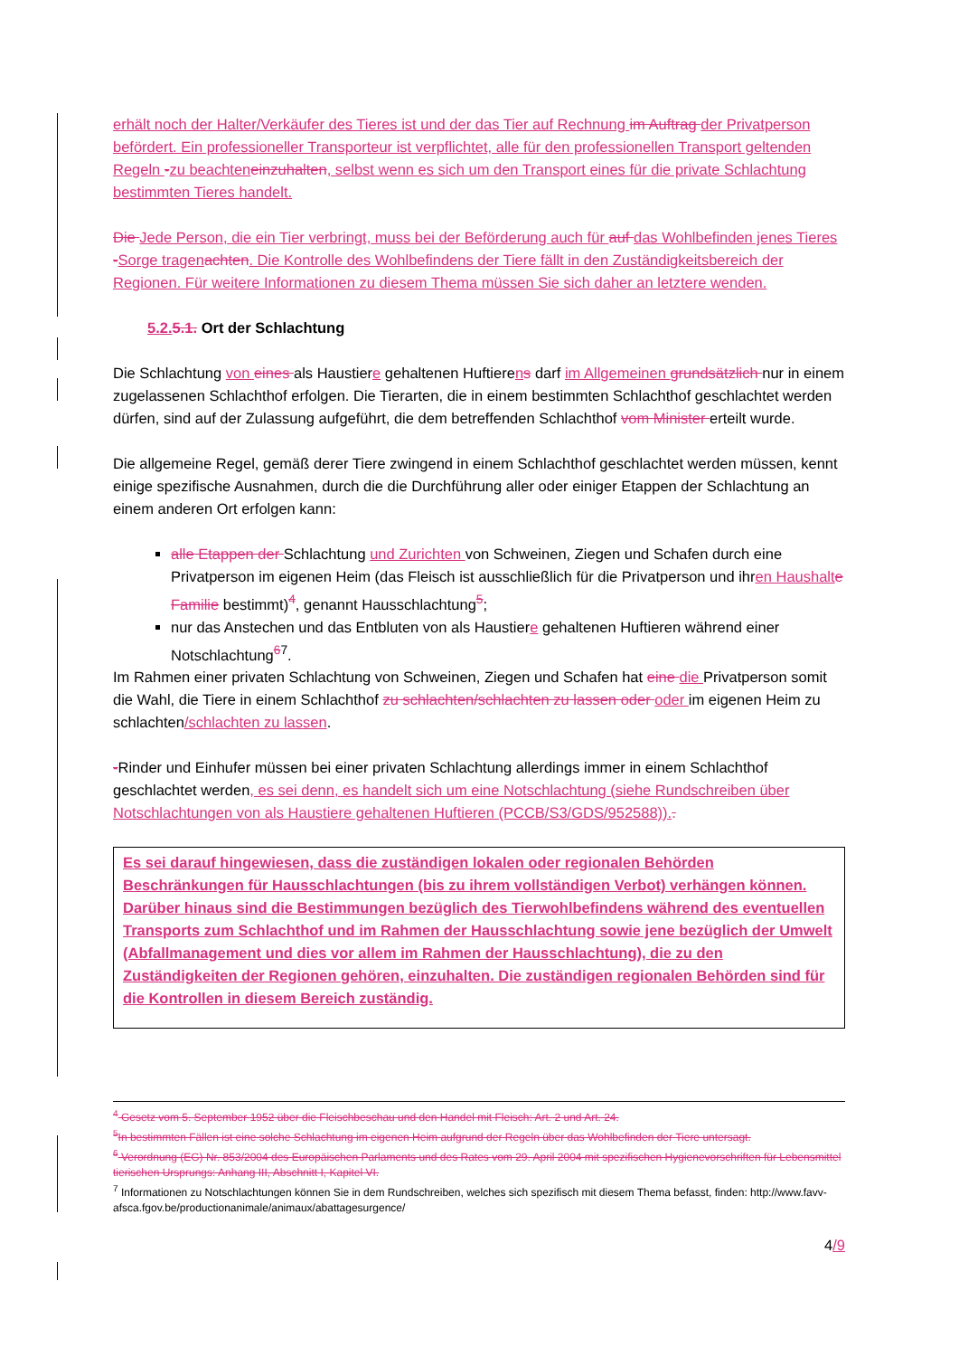erhält noch der Halter/Verkäufer des Tieres ist und der das Tier auf Rechnung im Auftrag der Privatperson befördert. Ein professioneller Transporteur ist verpflichtet, alle für den professionellen Transport geltenden Regeln -zu beachten einzuhalten, selbst wenn es sich um den Transport eines für die private Schlachtung bestimmten Tieres handelt.
Die Jede Person, die ein Tier verbringt, muss bei der Beförderung auch für auf das Wohlbefinden jenes Tieres -Sorge tragen achten. Die Kontrolle des Wohlbefindens der Tiere fällt in den Zuständigkeitsbereich der Regionen. Für weitere Informationen zu diesem Thema müssen Sie sich daher an letztere wenden.
5.2. 5.1. Ort der Schlachtung
Die Schlachtung von eines als Haustiere gehaltenen Huftierens darf im Allgemeinen grundsätzlich nur in einem zugelassenen Schlachthof erfolgen. Die Tierarten, die in einem bestimmten Schlachthof geschlachtet werden dürfen, sind auf der Zulassung aufgeführt, die dem betreffenden Schlachthof vom Minister erteilt wurde.
Die allgemeine Regel, gemäß derer Tiere zwingend in einem Schlachthof geschlachtet werden müssen, kennt einige spezifische Ausnahmen, durch die die Durchführung aller oder einiger Etappen der Schlachtung an einem anderen Ort erfolgen kann:
alle Etappen der Schlachtung und Zurichten von Schweinen, Ziegen und Schafen durch eine Privatperson im eigenen Heim (das Fleisch ist ausschließlich für die Privatperson und ihren Haushalt e Familie bestimmt)<sup>4</sup>, genannt Hausschlachtung<sup>5</sup>;
nur das Anstechen und das Entbluten von als Haustiere gehaltenen Huftieren während einer Notschlachtung<sup>67</sup>.
Im Rahmen einer privaten Schlachtung von Schweinen, Ziegen und Schafen hat eine die Privatperson somit die Wahl, die Tiere in einem Schlachthof zu schlachten/schlachten zu lassen oder oder im eigenen Heim zu schlachten/schlachten zu lassen.
-Rinder und Einhufer müssen bei einer privaten Schlachtung allerdings immer in einem Schlachthof geschlachtet werden, es sei denn, es handelt sich um eine Notschlachtung (siehe Rundschreiben über Notschlachtungen von als Haustiere gehaltenen Huftieren (PCCB/S3/GDS/952588))..
Es sei darauf hingewiesen, dass die zuständigen lokalen oder regionalen Behörden Beschränkungen für Hausschlachtungen (bis zu ihrem vollständigen Verbot) verhängen können.
Darüber hinaus sind die Bestimmungen bezüglich des Tierwohlbefindens während des eventuellen Transports zum Schlachthof und im Rahmen der Hausschlachtung sowie jene bezüglich der Umwelt (Abfallmanagement und dies vor allem im Rahmen der Hausschlachtung), die zu den Zuständigkeiten der Regionen gehören, einzuhalten. Die zuständigen regionalen Behörden sind für die Kontrollen in diesem Bereich zuständig.
<sup>4</sup> Gesetz vom 5. September 1952 über die Fleischbeschau und den Handel mit Fleisch: Art. 2 und Art. 24.
<sup>5</sup> In bestimmten Fällen ist eine solche Schlachtung im eigenen Heim aufgrund der Regeln über das Wohlbefinden der Tiere untersagt.
<sup>6</sup> Verordnung (EG) Nr. 853/2004 des Europäischen Parlaments und des Rates vom 29. April 2004 mit spezifischen Hygienevorschriften für Lebensmittel tierischen Ursprungs: Anhang III, Abschnitt I, Kapitel VI.
<sup>7</sup> Informationen zu Notschlachtungen können Sie in dem Rundschreiben, welches sich spezifisch mit diesem Thema befasst, finden: http://www.favv-afsca.fgov.be/productionanimale/animaux/abattagesurgence/
4/9